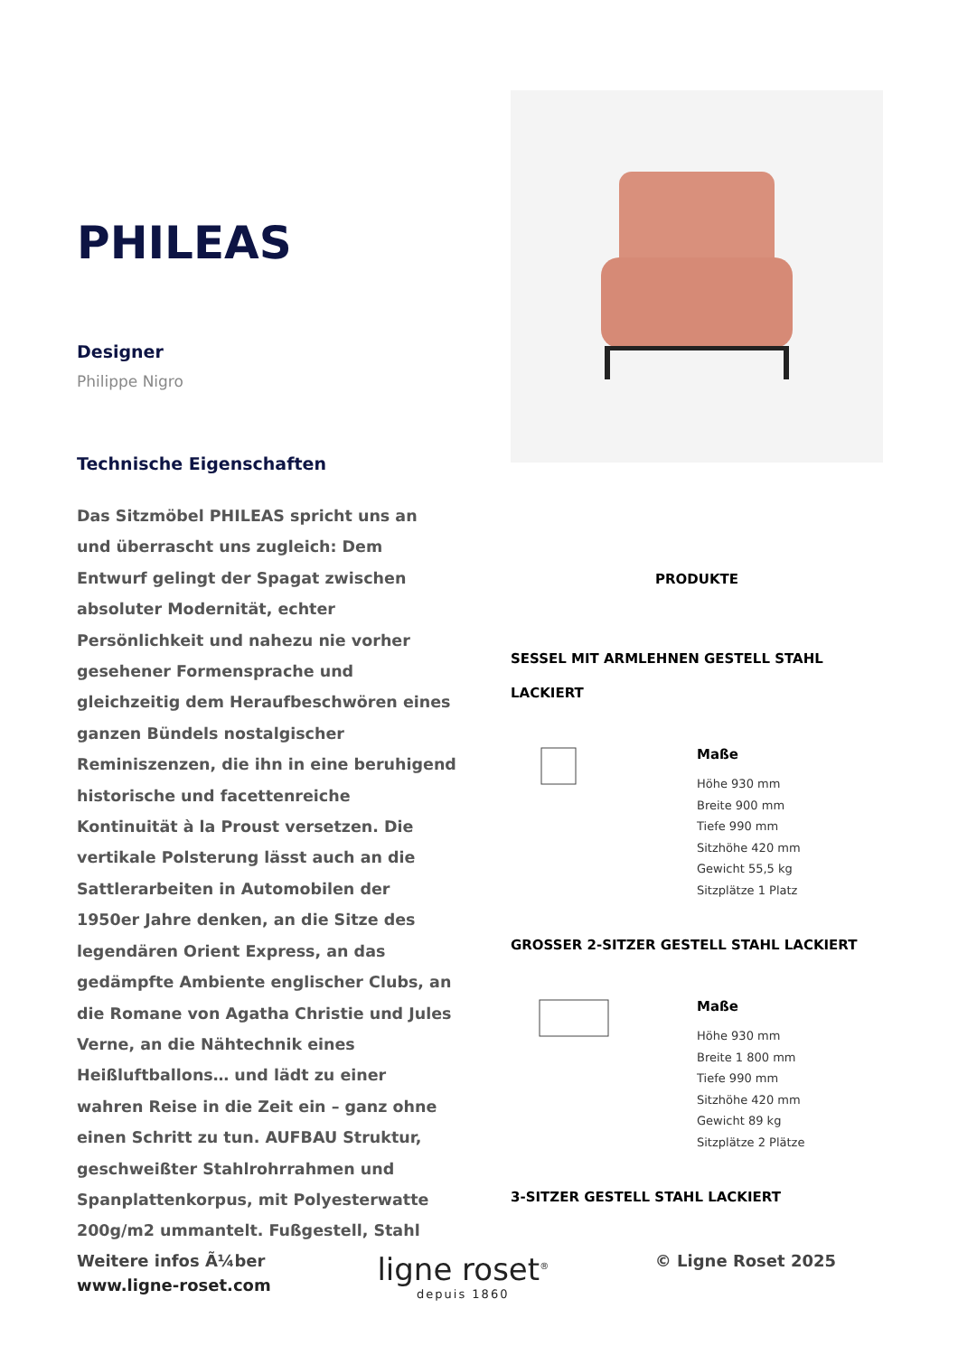PHILEAS
Designer
Philippe Nigro
Technische Eigenschaften
Das Sitzmöbel PHILEAS spricht uns an und überrascht uns zugleich: Dem Entwurf gelingt der Spagat zwischen absoluter Modernität, echter Persönlichkeit und nahezu nie vorher gesehener Formensprache und gleichzeitig dem Heraufbeschwören eines ganzen Bündels nostalgischer Reminiszenzen, die ihn in eine beruhigend historische und facettenreiche Kontinuität à la Proust versetzen. Die vertikale Polsterung lässt auch an die Sattlerarbeiten in Automobilen der 1950er Jahre denken, an die Sitze des legendären Orient Express, an das gedämpfte Ambiente englischer Clubs, an die Romane von Agatha Christie und Jules Verne, an die Nähtechnik eines Heißluftballons… und lädt zu einer wahren Reise in die Zeit ein – ganz ohne einen Schritt zu tun. AUFBAU Struktur, geschweißter Stahlrohrrahmen und Spanplattenkorpus, mit Polyesterwatte 200g/m2 ummantelt. Fußgestell, Stahl
PRODUKTE
SESSEL MIT ARMLEHNEN GESTELL STAHL LACKIERT
Maße
Höhe 930 mm
Breite 900 mm
Tiefe 990 mm
Sitzhöhe 420 mm
Gewicht 55,5 kg
Sitzplätze 1 Platz
GROSSER 2-SITZER GESTELL STAHL LACKIERT
Maße
Höhe 930 mm
Breite 1 800 mm
Tiefe 990 mm
Sitzhöhe 420 mm
Gewicht 89 kg
Sitzplätze 2 Plätze
3-SITZER GESTELL STAHL LACKIERT
Weitere infos Ã¼ber
www.ligne-roset.com
ligne roset<sup>®</sup>
depuis 1860
© Ligne Roset 2025